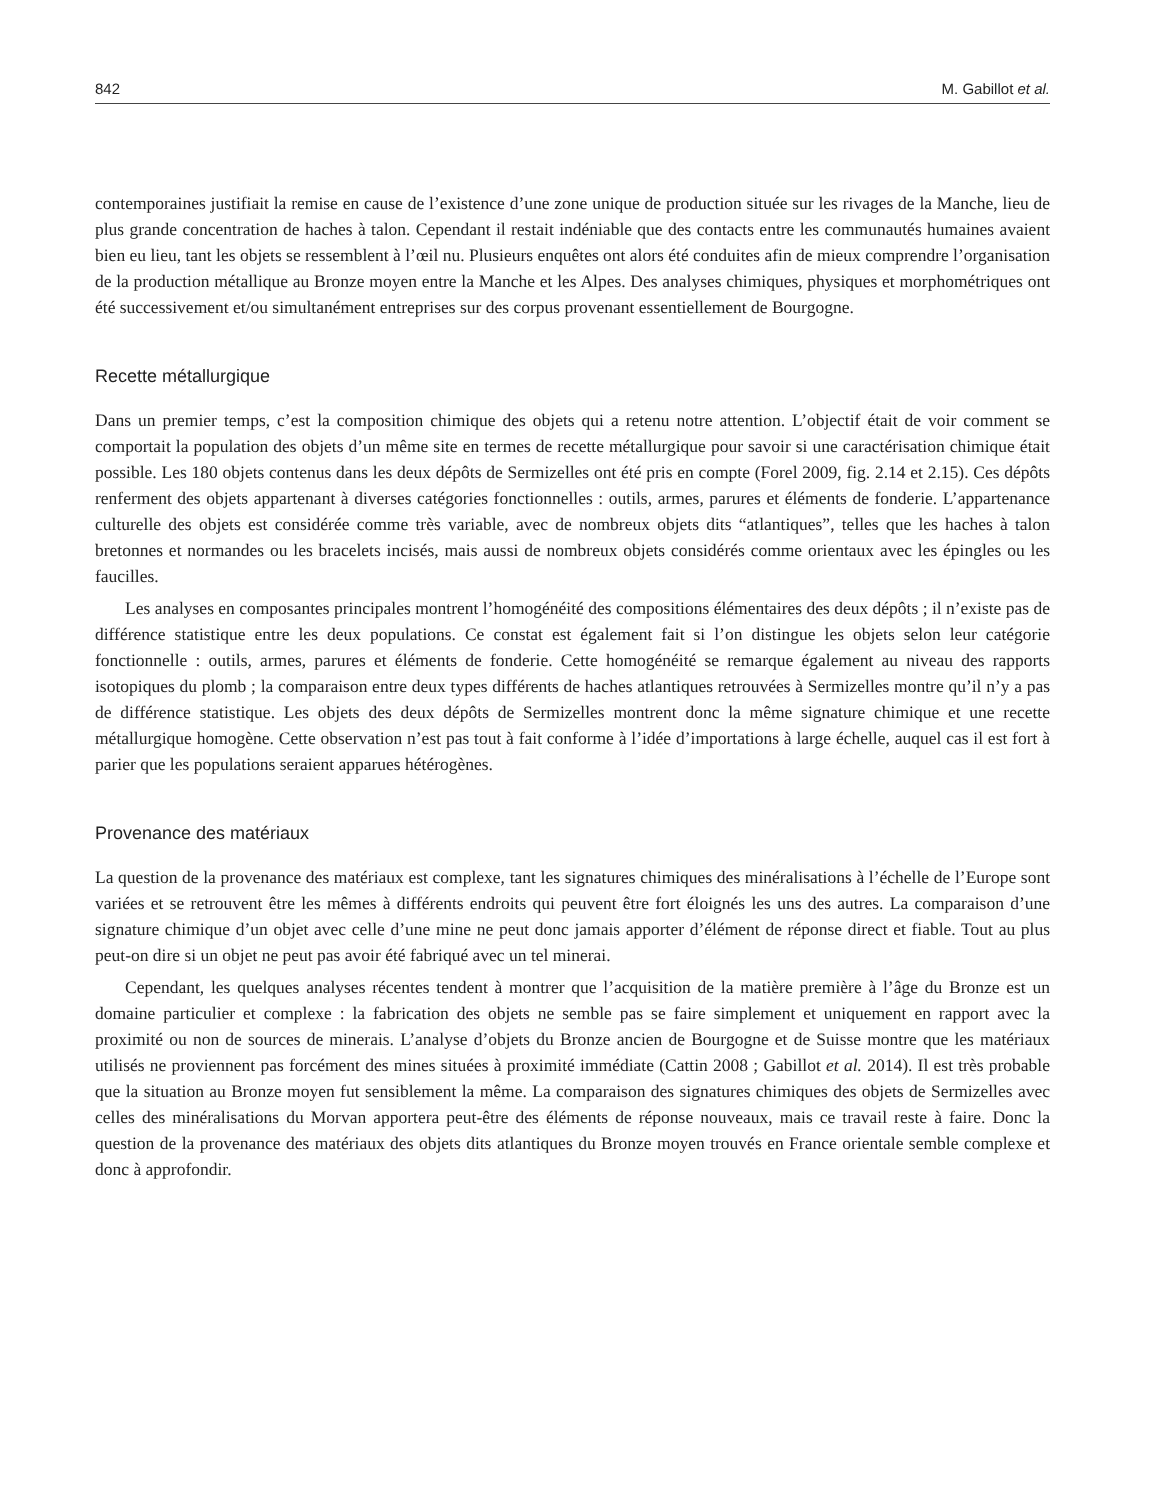842 M. Gabillot et al.
contemporaines justifiait la remise en cause de l’existence d’une zone unique de production située sur les rivages de la Manche, lieu de plus grande concentration de haches à talon. Cependant il restait indéniable que des contacts entre les communautés humaines avaient bien eu lieu, tant les objets se ressemblent à l’œil nu. Plusieurs enquêtes ont alors été conduites afin de mieux comprendre l’organisation de la production métallique au Bronze moyen entre la Manche et les Alpes. Des analyses chimiques, physiques et morphométriques ont été successivement et/ou simultanément entreprises sur des corpus provenant essentiellement de Bourgogne.
Recette métallurgique
Dans un premier temps, c’est la composition chimique des objets qui a retenu notre attention. L’objectif était de voir comment se comportait la population des objets d’un même site en termes de recette métallurgique pour savoir si une caractérisation chimique était possible. Les 180 objets contenus dans les deux dépôts de Sermizelles ont été pris en compte (Forel 2009, fig. 2.14 et 2.15). Ces dépôts renferment des objets appartenant à diverses catégories fonctionnelles : outils, armes, parures et éléments de fonderie. L’appartenance culturelle des objets est considérée comme très variable, avec de nombreux objets dits “atlantiques”, telles que les haches à talon bretonnes et normandes ou les bracelets incisés, mais aussi de nombreux objets considérés comme orientaux avec les épingles ou les faucilles.
Les analyses en composantes principales montrent l’homogénéité des compositions élémentaires des deux dépôts ; il n’existe pas de différence statistique entre les deux populations. Ce constat est également fait si l’on distingue les objets selon leur catégorie fonctionnelle : outils, armes, parures et éléments de fonderie. Cette homogénéité se remarque également au niveau des rapports isotopiques du plomb ; la comparaison entre deux types différents de haches atlantiques retrouvées à Sermizelles montre qu’il n’y a pas de différence statistique. Les objets des deux dépôts de Sermizelles montrent donc la même signature chimique et une recette métallurgique homogène. Cette observation n’est pas tout à fait conforme à l’idée d’importations à large échelle, auquel cas il est fort à parier que les populations seraient apparues hétérogènes.
Provenance des matériaux
La question de la provenance des matériaux est complexe, tant les signatures chimiques des minéralisations à l’échelle de l’Europe sont variées et se retrouvent être les mêmes à différents endroits qui peuvent être fort éloignés les uns des autres. La comparaison d’une signature chimique d’un objet avec celle d’une mine ne peut donc jamais apporter d’élément de réponse direct et fiable. Tout au plus peut-on dire si un objet ne peut pas avoir été fabriqué avec un tel minerai.
Cependant, les quelques analyses récentes tendent à montrer que l’acquisition de la matière première à l’âge du Bronze est un domaine particulier et complexe : la fabrication des objets ne semble pas se faire simplement et uniquement en rapport avec la proximité ou non de sources de minerais. L’analyse d’objets du Bronze ancien de Bourgogne et de Suisse montre que les matériaux utilisés ne proviennent pas forcément des mines situées à proximité immédiate (Cattin 2008 ; Gabillot et al. 2014). Il est très probable que la situation au Bronze moyen fut sensiblement la même. La comparaison des signatures chimiques des objets de Sermizelles avec celles des minéralisations du Morvan apportera peut-être des éléments de réponse nouveaux, mais ce travail reste à faire. Donc la question de la provenance des matériaux des objets dits atlantiques du Bronze moyen trouvés en France orientale semble complexe et donc à approfondir.